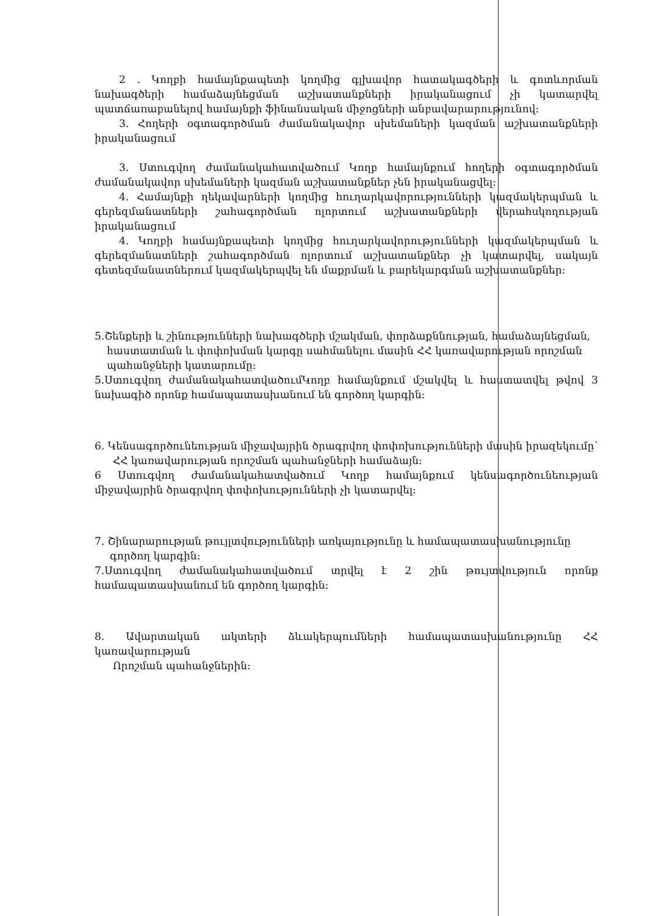2 . Կողբի համայնքապետի կողմից գլխավոր հատակագծերի և գոտևորման նախագծերի համաձայնեցման աշխատանքների իրականացում չի կատարվել պատճառաբանելով համայնքի ֆինանսական միջոցների անբավարարությունով:
3. Հողերի օգտագործման ժամանակավոր սխեմաների կազման աշխատանքների իրականացում
3. Ստուգվող ժամանակահատվածում Կողբ համայնքում հողերի օգտագործման ժամանակավոր սխեմաների կազման աշխատանքներ չեն իրականացվել:
4. Համայնքի ղեկավարների կողմից հուղարկավորությունների կազմակերպման և գերեզմանատների շահագործման ոլորտում աշխատանքների վերահսկողության իրականացում
4. Կողբի համայնքապետի կողմից հուղարկավորությունների կազմակերպման և գերեզմանատների շահագործման ոլորտում աշխատանքներ չի կատարվել, սակայն գետեզմանատներում կազմակերպվել են մաքրման և բարեկարգման աշխատանքներ:
5.Շենքերի և շինությունների նախագծերի մշակման, փորձաքննության, համաձայնեցման,
հաստատման և փոփոխման կարգը սահմանելու մասին ՀՀ կառավարության որոշման
պահանջների կատարումը:
5.Ստուգվող ժամանակահատվածումԿողբ համայնքում մշակվել և հաստատվել թվով 3 նախագիծ որոնք համապատասխանում են գործող կարգին:
6. Կենսագործունեության միջավայրին ծրագրվող փոփոխությունների մասին իրազեկումը՝
ՀՀ կառավարության որոշման պահանջների համաձայն:
6 Ստուգվող ժամանակահատվածում Կողբ համայնքում կենսագործունեության միջավայրին ծրագրվող փոփոխությունների չի կատարվել:
7. Շինարարության թույլտվությունների առկայությունը և համապատասխանությունը
գործող կարգին:
7.Ստուգվող ժամանակահատվածում տրվել է 2 շին թույտվություն որոնք համապատասխանում են գործող կարգին:
8. Ավարտական ակտերի ձևակերպումների համապատասխանությունը ՀՀ կառավարության
Որոշման պահանջներին: